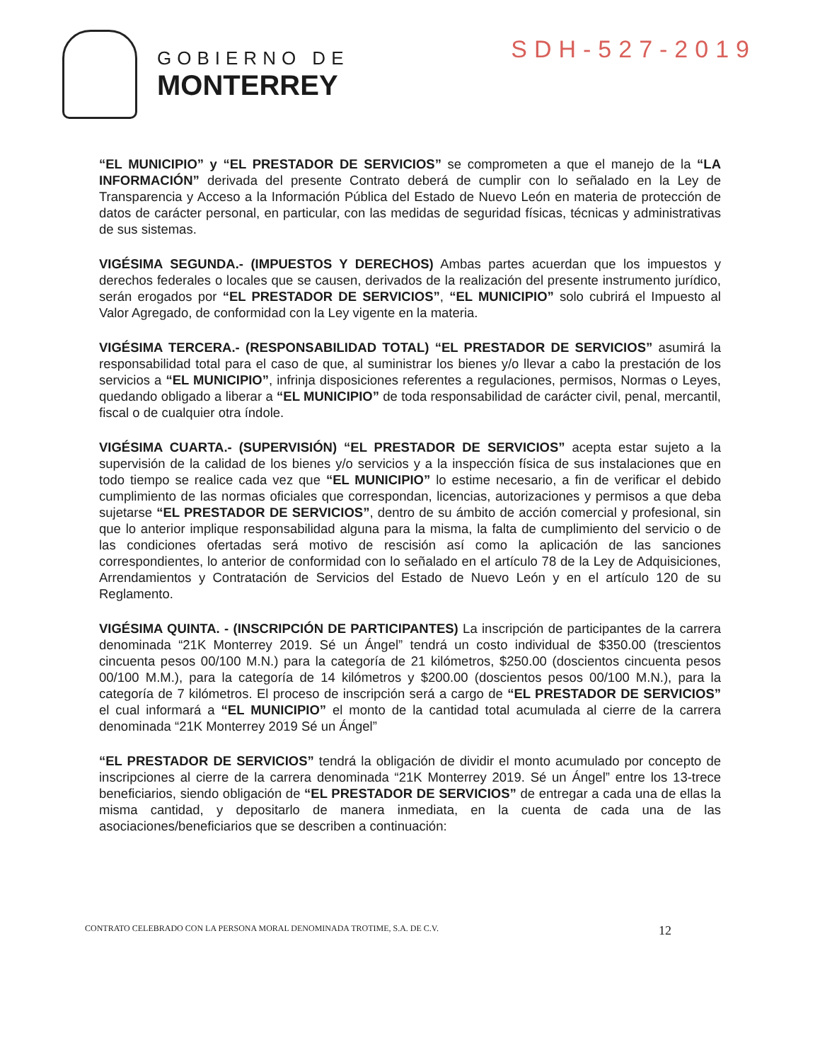GOBIERNO DE
MONTERREY
SDH-527-2019
“EL MUNICIPIO” y “EL PRESTADOR DE SERVICIOS” se comprometen a que el manejo de la “LA INFORMACIÓN” derivada del presente Contrato deberá de cumplir con lo señalado en la Ley de Transparencia y Acceso a la Información Pública del Estado de Nuevo León en materia de protección de datos de carácter personal, en particular, con las medidas de seguridad físicas, técnicas y administrativas de sus sistemas.
VIGÉSIMA SEGUNDA.- (IMPUESTOS Y DERECHOS) Ambas partes acuerdan que los impuestos y derechos federales o locales que se causen, derivados de la realización del presente instrumento jurídico, serán erogados por “EL PRESTADOR DE SERVICIOS”, “EL MUNICIPIO” solo cubrirá el Impuesto al Valor Agregado, de conformidad con la Ley vigente en la materia.
VIGÉSIMA TERCERA.- (RESPONSABILIDAD TOTAL) “EL PRESTADOR DE SERVICIOS” asumirá la responsabilidad total para el caso de que, al suministrar los bienes y/o llevar a cabo la prestación de los servicios a “EL MUNICIPIO”, infrinja disposiciones referentes a regulaciones, permisos, Normas o Leyes, quedando obligado a liberar a “EL MUNICIPIO” de toda responsabilidad de carácter civil, penal, mercantil, fiscal o de cualquier otra índole.
VIGÉSIMA CUARTA.- (SUPERVISIÓN) “EL PRESTADOR DE SERVICIOS” acepta estar sujeto a la supervisión de la calidad de los bienes y/o servicios y a la inspección física de sus instalaciones que en todo tiempo se realice cada vez que “EL MUNICIPIO” lo estime necesario, a fin de verificar el debido cumplimiento de las normas oficiales que correspondan, licencias, autorizaciones y permisos a que deba sujetarse “EL PRESTADOR DE SERVICIOS”, dentro de su ámbito de acción comercial y profesional, sin que lo anterior implique responsabilidad alguna para la misma, la falta de cumplimiento del servicio o de las condiciones ofertadas será motivo de rescisión así como la aplicación de las sanciones correspondientes, lo anterior de conformidad con lo señalado en el artículo 78 de la Ley de Adquisiciones, Arrendamientos y Contratación de Servicios del Estado de Nuevo León y en el artículo 120 de su Reglamento.
VIGÉSIMA QUINTA. - (INSCRIPCIÓN DE PARTICIPANTES) La inscripción de participantes de la carrera denominada “21K Monterrey 2019. Sé un Ángel” tendrá un costo individual de $350.00 (trescientos cincuenta pesos 00/100 M.N.) para la categoría de 21 kilómetros, $250.00 (doscientos cincuenta pesos 00/100 M.M.), para la categoría de 14 kilómetros y $200.00 (doscientos pesos 00/100 M.N.), para la categoría de 7 kilómetros. El proceso de inscripción será a cargo de “EL PRESTADOR DE SERVICIOS” el cual informará a “EL MUNICIPIO” el monto de la cantidad total acumulada al cierre de la carrera denominada “21K Monterrey 2019 Sé un Ángel”
“EL PRESTADOR DE SERVICIOS” tendrá la obligación de dividir el monto acumulado por concepto de inscripciones al cierre de la carrera denominada “21K Monterrey 2019. Sé un Ángel” entre los 13-trece beneficiarios, siendo obligación de “EL PRESTADOR DE SERVICIOS” de entregar a cada una de ellas la misma cantidad, y depositarlo de manera inmediata, en la cuenta de cada una de las asociaciones/beneficiarios que se describen a continuación:
CONTRATO CELEBRADO CON LA PERSONA MORAL DENOMINADA TROTIME, S.A. DE C.V. 12